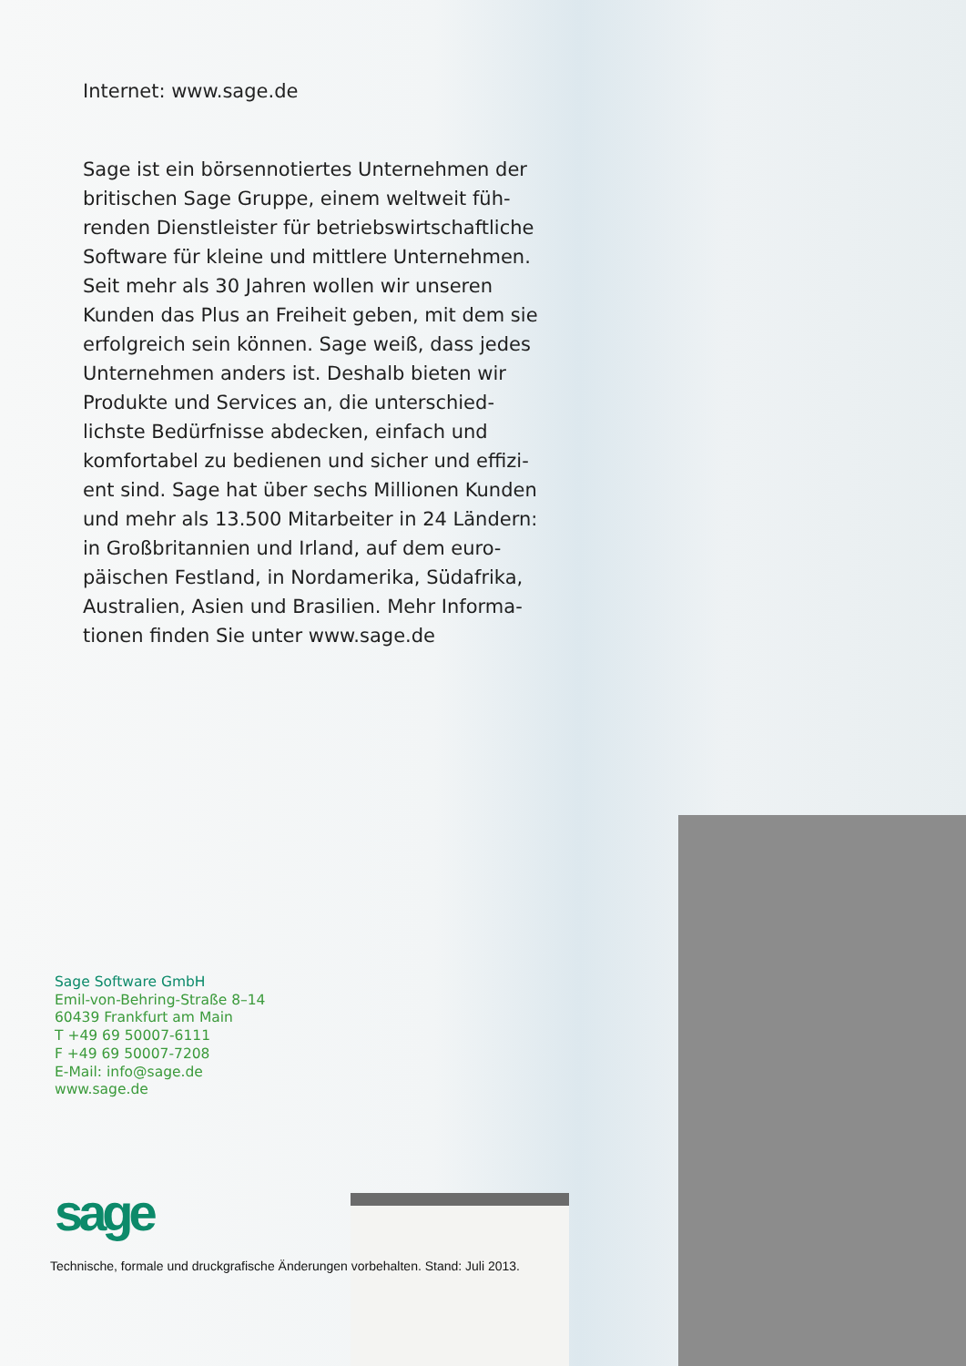Internet: www.sage.de
Sage ist ein börsennotiertes Unternehmen der britischen Sage Gruppe, einem weltweit füh­renden Dienstleister für betriebswirtschaftliche Software für kleine und mittlere Unternehmen. Seit mehr als 30 Jahren wollen wir unseren Kunden das Plus an Freiheit geben, mit dem sie erfolgreich sein können. Sage weiß, dass jedes Unternehmen anders ist. Deshalb bieten wir Produkte und Services an, die unterschied­lichste Bedürfnisse abdecken, einfach und komfortabel zu bedienen und sicher und effizi­ent sind. Sage hat über sechs Millionen Kunden und mehr als 13.500 Mitarbeiter in 24 Ländern: in Großbritannien und Irland, auf dem euro­päischen Festland, in Nordamerika, Südafrika, Australien, Asien und Brasilien. Mehr Informa­tionen finden Sie unter www.sage.de
Sage Software GmbH
Emil-von-Behring-Straße 8–14
60439 Frankfurt am Main
T +49 69 50007-6111
F +49 69 50007-7208
E-Mail: info@sage.de
www.sage.de
sage
Technische, formale und druckgrafische Änderungen vorbehalten. Stand: Juli 2013.